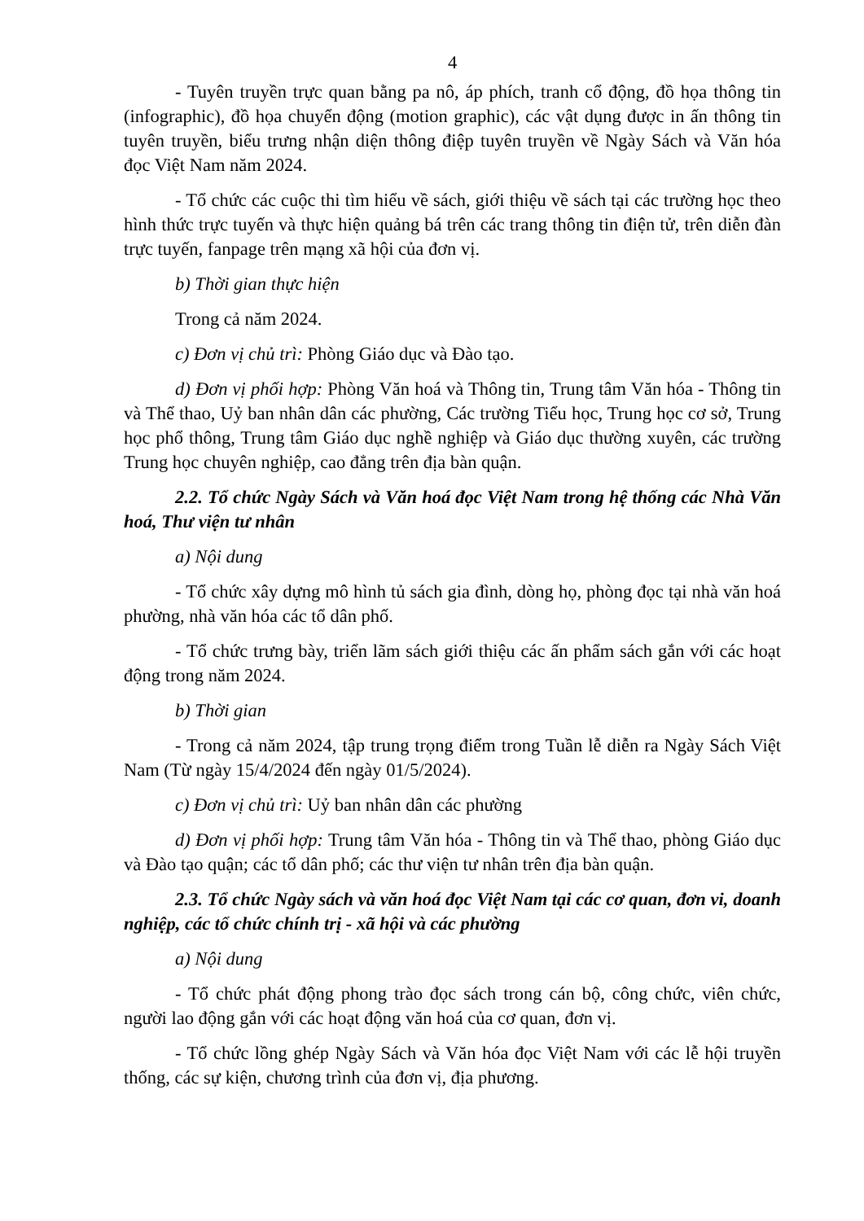4
- Tuyên truyền trực quan bằng pa nô, áp phích, tranh cổ động, đồ họa thông tin (infographic), đồ họa chuyển động (motion graphic), các vật dụng được in ấn thông tin tuyên truyền, biểu trưng nhận diện thông điệp tuyên truyền về Ngày Sách và Văn hóa đọc Việt Nam năm 2024.
- Tổ chức các cuộc thi tìm hiểu về sách, giới thiệu về sách tại các trường học theo hình thức trực tuyến và thực hiện quảng bá trên các trang thông tin điện tử, trên diễn đàn trực tuyến, fanpage trên mạng xã hội của đơn vị.
b) Thời gian thực hiện
Trong cả năm 2024.
c) Đơn vị chủ trì: Phòng Giáo dục và Đào tạo.
d) Đơn vị phối hợp: Phòng Văn hoá và Thông tin, Trung tâm Văn hóa - Thông tin và Thể thao, Uỷ ban nhân dân các phường, Các trường Tiểu học, Trung học cơ sở, Trung học phổ thông, Trung tâm Giáo dục nghề nghiệp và Giáo dục thường xuyên, các trường Trung học chuyên nghiệp, cao đẳng trên địa bàn quận.
2.2. Tổ chức Ngày Sách và Văn hoá đọc Việt Nam trong hệ thống các Nhà Văn hoá, Thư viện tư nhân
a) Nội dung
- Tổ chức xây dựng mô hình tủ sách gia đình, dòng họ, phòng đọc tại nhà văn hoá phường, nhà văn hóa các tổ dân phố.
- Tổ chức trưng bày, triển lãm sách giới thiệu các ấn phẩm sách gắn với các hoạt động trong năm 2024.
b) Thời gian
- Trong cả năm 2024, tập trung trọng điểm trong Tuần lễ diễn ra Ngày Sách Việt Nam (Từ ngày 15/4/2024 đến ngày 01/5/2024).
c) Đơn vị chủ trì: Uỷ ban nhân dân các phường
d) Đơn vị phối hợp: Trung tâm Văn hóa - Thông tin và Thể thao, phòng Giáo dục và Đào tạo quận; các tổ dân phố; các thư viện tư nhân trên địa bàn quận.
2.3. Tổ chức Ngày sách và văn hoá đọc Việt Nam tại các cơ quan, đơn vi, doanh nghiệp, các tổ chức chính trị - xã hội và các phường
a) Nội dung
- Tổ chức phát động phong trào đọc sách trong cán bộ, công chức, viên chức, người lao động gắn với các hoạt động văn hoá của cơ quan, đơn vị.
- Tổ chức lồng ghép Ngày Sách và Văn hóa đọc Việt Nam với các lễ hội truyền thống, các sự kiện, chương trình của đơn vị, địa phương.